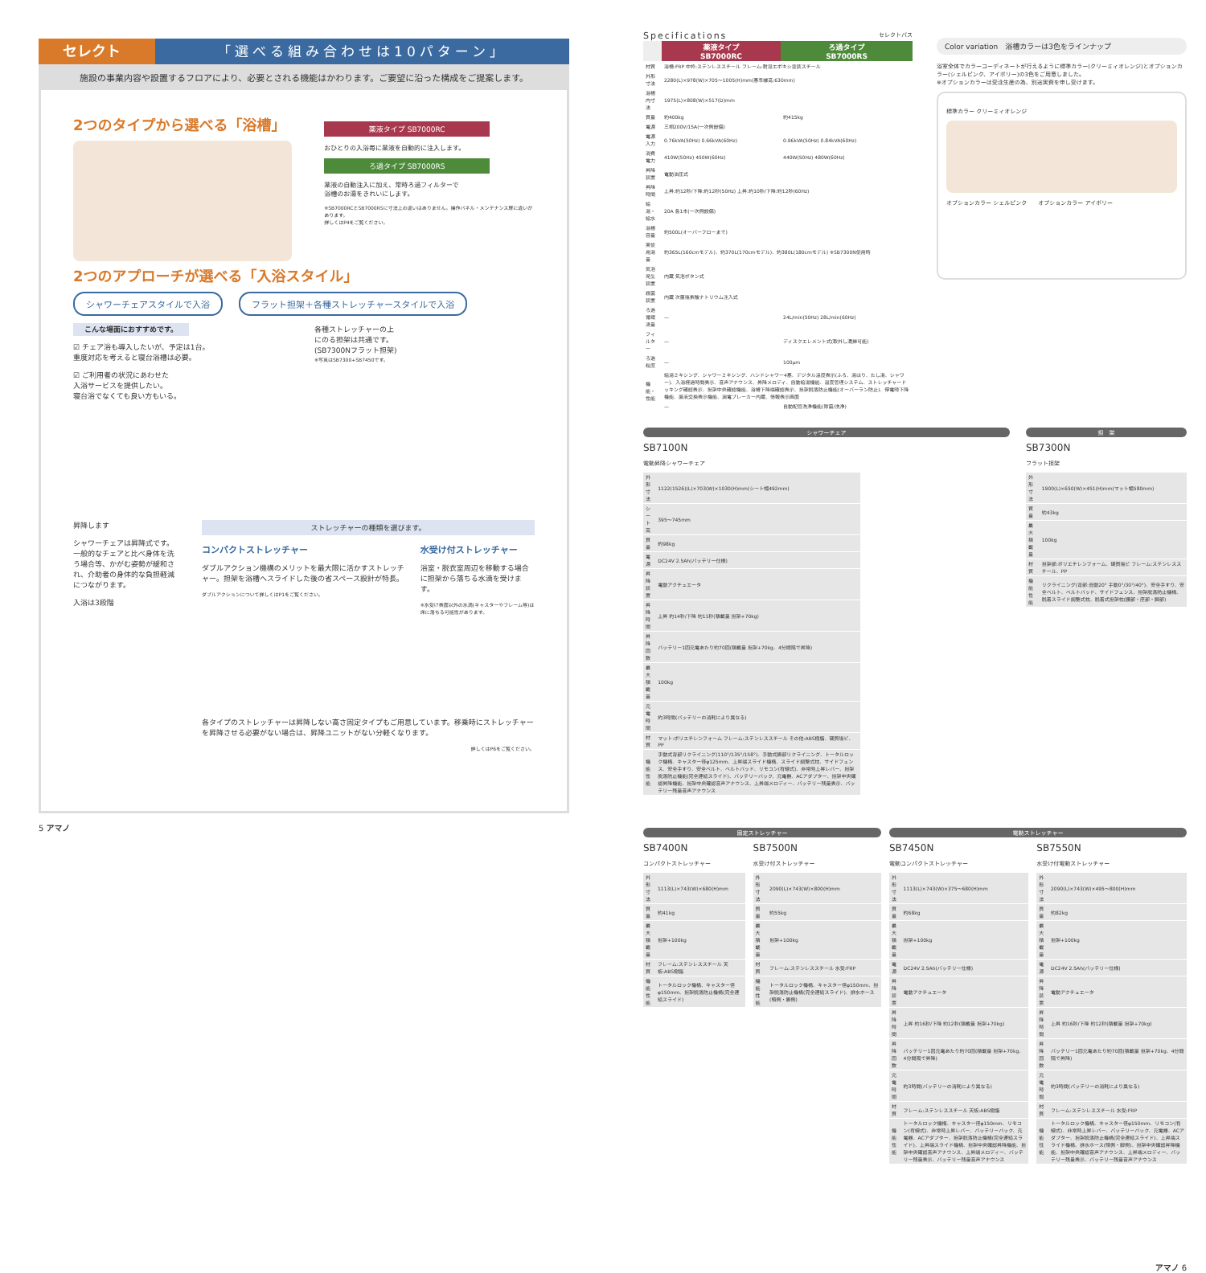セレクト 「選べる組み合わせは10パターン」
施設の事業内容や設置するフロアにより、必要とされる機能はかわります。ご要望に沿った構成をご提案します。
2つのタイプから選べる「浴槽」
薬液タイプ SB7000RC
おひとりの入浴毎に薬液を自動的に注入します。
ろ過タイプ SB7000RS
薬液の自動注入に加え、常時ろ過フィルターで
浴槽のお湯をきれいにします。
※SB7000RCとSB7000RSに寸法上の違いはありません。操作パネル・メンテナンス扉に違いがあります。
詳しくはP4をご覧ください。
2つのアプローチが選べる「入浴スタイル」
シャワーチェアスタイルで入浴 フラット担架＋各種ストレッチャースタイルで入浴
こんな場面におすすめです。
☑ チェア浴も導入したいが、予定は1台。
重度対応を考えると寝台浴槽は必要。
☑ ご利用者の状況にあわせた
入浴サービスを提供したい。
寝台浴でなくても良い方もいる。
各種ストレッチャーの上
にのる担架は共通です。
(SB7300Nフラット担架)
※写真はSB7300+SB7450です。
昇降します
シャワーチェアは昇降式です。一般的なチェアと比べ身体を洗う場合等、かがむ姿勢が緩和され、介助者の身体的な負担軽減につながります。
入浴は3段階
ストレッチャーの種類を選びます。
コンパクトストレッチャー
ダブルアクション機構のメリットを最大限に活かすストレッチャー。担架を浴槽へスライドした後の省スペース設計が特長。
ダブルアクションについて詳しくはP1をご覧ください。
水受け付ストレッチャー
浴室・脱衣室周辺を移動する場合に担架から落ちる水滴を受けます。
※水受け表面以外の水滴(キャスターやフレーム等)は床に落ちる可能性があります。
各タイプのストレッチャーは昇降しない高さ固定タイプもご用意しています。移乗時にストレッチャーを昇降させる必要がない場合は、昇降ユニットがない分軽くなります。
詳しくはP6をご覧ください。
5 アマノ
Specifications セレクトバス
| | 薬液タイプ SB7000RC | ろ過タイプ SB7000RS |
| --- | --- | --- |
| 材質 | 浴槽:FRP 中枠:ステンレススチール フレーム:耐湿エポキシ塗装スチール | |
| 外形寸法 | 2280(L)×978(W)×705～1005(H)mm(基準縁高:630mm) | |
| 浴槽内寸法 | 1975(L)×808(W)×517(D)mm | |
| 質量 | 約400kg | 約415kg |
| 電源 | 三相200V/15A(一次側設備) | |
| 電源入力 | 0.76kVA(50Hz) 0.66kVA(60Hz) | 0.96kVA(50Hz) 0.84kVA(60Hz) |
| 消費電力 | 410W(50Hz) 450W(60Hz) | 440W(50Hz) 480W(60Hz) |
| 昇降装置 | 電動油圧式 | |
| 昇降時間 | 上昇:約12秒/下降:約12秒(50Hz) 上昇:約10秒/下降:約12秒(60Hz) | |
| 給湯・給水 | 20A 各1本(一次側設備) | |
| 浴槽容量 | 約500L(オーバーフローまで) | |
| 実使用湯量 | 約365L(160cmモデル)、約370L(170cmモデル)、約380L(180cmモデル) ※SB7300N使用時 | |
| 気泡発生装置 | 内蔵 気泡ボタン式 | |
| 殺菌装置 | 内蔵 次亜塩素酸ナトリウム注入式 | |
| ろ過循環流量 | — | 24L/min(50Hz) 28L/min(60Hz) |
| フィルター | — | ディスクエレメント式(取外し清掃可能) |
| ろ過粒度 | — | 100μm |
| 機能・性能 | 給湯ミキシング、シャワーミキシング、ハンドシャワー4基、デジタル温度表示(ふろ、湯はり、たし湯、シャワー)、入浴経過時間表示、音声アナウンス、昇降メロディ、自動給湯機能、温度管理システム、ストレッチャードッキング確認表示、担架中央確認機能、浴槽下降端確認表示、担架脱落防止機能(オーバーラン防止)、停電時下降機能、薬液交換表示機能、漏電ブレーカー内蔵、情報表示画面 | |
| | — | 自動配管洗浄機能(除菌/洗浄) |
Color variation　浴槽カラーは3色をラインナップ
浴室全体でカラーコーディネートが行えるように標準カラー(クリーミィオレンジ)とオプションカラー(シェルピンク、アイボリー)の3色をご用意しました。
※オプションカラーは受注生産の為、別途実費を申し受けます。
標準カラー クリーミィオレンジ
オプションカラー シェルピンク　　オプションカラー アイボリー
シャワーチェア
SB7100N
電動昇降シャワーチェア
| 外形寸法 | 1122(1526)(L)×703(W)×1030(H)mm(シート幅492mm) |
| シート高 | 395～745mm |
| 質量 | 約98kg |
| 電源 | DC24V 2.5Ah(バッテリー仕様) |
| 昇降装置 | 電動アクチュエータ |
| 昇降時間 | 上昇 約14秒/下降 約11秒(積載量 担架+70kg) |
| 昇降回数 | バッテリー1回充電あたり約70回(積載量 担架+70kg、4分間隔で昇降) |
| 最大積載量 | 100kg |
| 充電時間 | 約3時間(バッテリーの消耗により異なる) |
| 材質 | マット:ポリエチレンフォーム フレーム:ステンレススチール その他:ABS樹脂、硬質塩ビ、PP |
| 機能性能 | 手動式背部リクライニング(110°/135°/158°)、手動式脚部リクライニング、トータルロック機構、キャスター径φ125mm、上昇端スライド機構、スライド調整式枕、サイドフェンス、安全手すり、安全ベルト、ベルトパッド、リモコン(有線式)、非常時上昇レバー、担架脱落防止機能(完全連結スライド)、バッテリーパック、充電器、ACアダプター、担架中央確認昇降機能、担架中央確認音声アナウンス、上昇端メロディー、バッテリー残量表示、バッテリー残量音声アナウンス |
担　架
SB7300N
フラット担架
| 外形寸法 | 1900(L)×650(W)×451(H)mm(マット幅580mm) |
| 質量 | 約43kg |
| 最大積載量 | 100kg |
| 材質 | 担架部:ポリエチレンフォーム、硬質塩ビ フレーム:ステンレススチール、PP |
| 機能性能 | リクライニング(背部:自動20° 手動0°/30°/40°)、安全手すり、安全ベルト、ベルトパッド、サイドフェンス、担架脱落防止機構、脱着スライド調整式枕、脱着式担架枕(腰部・座部・脚部) |
固定ストレッチャー
SB7400N
コンパクトストレッチャー
| 外形寸法 | 1113(L)×743(W)×680(H)mm |
| 質量 | 約41kg |
| 最大積載量 | 担架+100kg |
| 材質 | フレーム:ステンレススチール 天板:ABS樹脂 |
| 機能性能 | トータルロック機構、キャスター径φ150mm、担架脱落防止機構(完全連結スライド) |
SB7500N
水受け付ストレッチャー
| 外形寸法 | 2090(L)×743(W)×800(H)mm |
| 質量 | 約55kg |
| 最大積載量 | 担架+100kg |
| 材質 | フレーム:ステンレススチール 水受:FRP |
| 機能性能 | トータルロック機構、キャスター径φ150mm、担架脱落防止機構(完全連結スライド)、排水ホース(頭側・脚側) |
電動ストレッチャー
SB7450N
電動コンパクトストレッチャー
| 外形寸法 | 1113(L)×743(W)×375～680(H)mm |
| 質量 | 約68kg |
| 最大積載量 | 担架+100kg |
| 電源 | DC24V 2.5Ah(バッテリー仕様) |
| 昇降装置 | 電動アクチュエータ |
| 昇降時間 | 上昇 約16秒/下降 約12秒(積載量 担架+70kg) |
| 昇降回数 | バッテリー1回充電あたり約70回(積載量 担架+70kg、4分間隔で昇降) |
| 充電時間 | 約3時間(バッテリーの消耗により異なる) |
| 材質 | フレーム:ステンレススチール 天板:ABS樹脂 |
| 機能性能 | トータルロック機構、キャスター径φ150mm、リモコン(有線式)、非常時上昇レバー、バッテリーパック、充電器、ACアダプター、担架脱落防止機構(完全連結スライド)、上昇端スライド機構、担架中央確認昇降機能、担架中央確認音声アナウンス、上昇端メロディー、バッテリー残量表示、バッテリー残量音声アナウンス |
SB7550N
水受け付電動ストレッチャー
| 外形寸法 | 2090(L)×743(W)×495～800(H)mm |
| 質量 | 約82kg |
| 最大積載量 | 担架+100kg |
| 電源 | DC24V 2.5Ah(バッテリー仕様) |
| 昇降装置 | 電動アクチュエータ |
| 昇降時間 | 上昇 約16秒/下降 約12秒(積載量 担架+70kg) |
| 昇降回数 | バッテリー1回充電あたり約70回(積載量 担架+70kg、4分間隔で昇降) |
| 充電時間 | 約3時間(バッテリーの消耗により異なる) |
| 材質 | フレーム:ステンレススチール 水受:FRP |
| 機能性能 | トータルロック機構、キャスター径φ150mm、リモコン(有線式)、非常時上昇レバー、バッテリーパック、充電器、ACアダプター、担架脱落防止機構(完全連結スライド)、上昇端スライド機構、排水ホース(頭側・脚側)、担架中央確認昇降機能、担架中央確認音声アナウンス、上昇端メロディー、バッテリー残量表示、バッテリー残量音声アナウンス |
アマノ 6